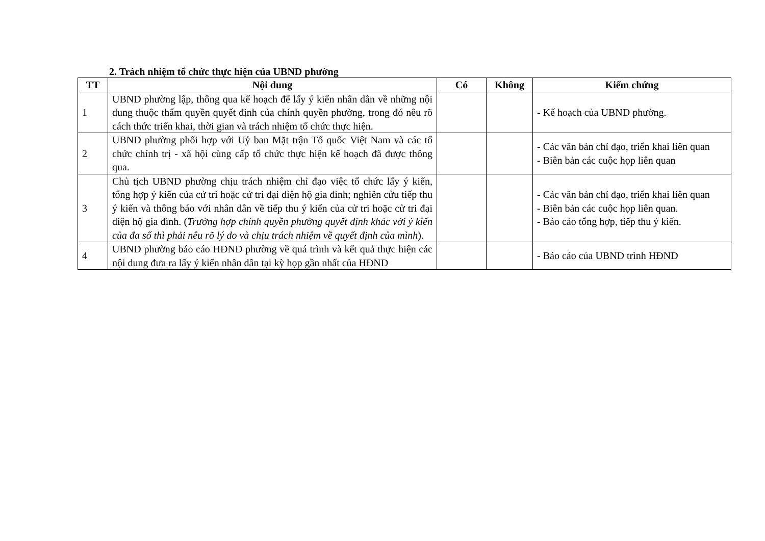2. Trách nhiệm tổ chức thực hiện của UBND phường
| TT | Nội dung | Có | Không | Kiểm chứng |
| --- | --- | --- | --- | --- |
| 1 | UBND phường lập, thông qua kế hoạch để lấy ý kiến nhân dân về những nội dung thuộc thẩm quyền quyết định của chính quyền phường, trong đó nêu rõ cách thức triển khai, thời gian và trách nhiệm tổ chức thực hiện. | | | - Kế hoạch của UBND phường. |
| 2 | UBND phường phối hợp với Uỷ ban Mặt trận Tổ quốc Việt Nam và các tổ chức chính trị - xã hội cùng cấp tổ chức thực hiện kế hoạch đã được thông qua. | | | - Các văn bản chỉ đạo, triển khai liên quan - Biên bản các cuộc họp liên quan |
| 3 | Chủ tịch UBND phường chịu trách nhiệm chỉ đạo việc tổ chức lấy ý kiến, tổng hợp ý kiến của cử tri hoặc cử tri đại diện hộ gia đình; nghiên cứu tiếp thu ý kiến và thông báo với nhân dân về tiếp thu ý kiến của cử tri hoặc cử tri đại diện hộ gia đình. ( Trường hợp chính quyền phường quyết định khác với ý kiến của đa số thì phải nêu rõ lý do và chịu trách nhiệm về quyết định của mình ). | | | - Các văn bản chỉ đạo, triển khai liên quan - Biên bản các cuộc họp liên quan. - Báo cáo tổng hợp, tiếp thu ý kiến. |
| 4 | UBND phường báo cáo HĐND phường về quá trình và kết quả thực hiện các nội dung đưa ra lấy ý kiến nhân dân tại kỳ họp gần nhất của HĐND | | | - Báo cáo của UBND trình HĐND |